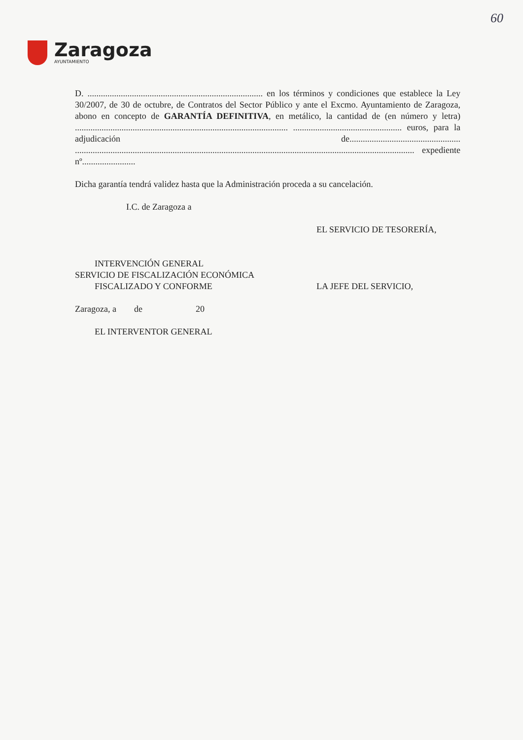60
Zaragoza
AYUNTAMIENTO
D. ............................................................................... en los términos y condiciones que establece la Ley 30/2007, de 30 de octubre, de Contratos del Sector Público y ante el Excmo. Ayuntamiento de Zaragoza, abono en concepto de GARANTÍA DEFINITIVA, en metálico, la cantidad de (en número y letra) ................................................................................................ ................................................. euros, para la adjudicación de.................................................. ......................................................................................................................................................... expediente nº........................
Dicha garantía tendrá validez hasta que la Administración proceda a su cancelación.
I.C. de Zaragoza a
EL SERVICIO DE TESORERÍA,
INTERVENCIÓN GENERAL
SERVICIO DE FISCALIZACIÓN ECONÓMICA
FISCALIZADO Y CONFORME
LA JEFE DEL SERVICIO,
Zaragoza, a de 20
EL INTERVENTOR GENERAL